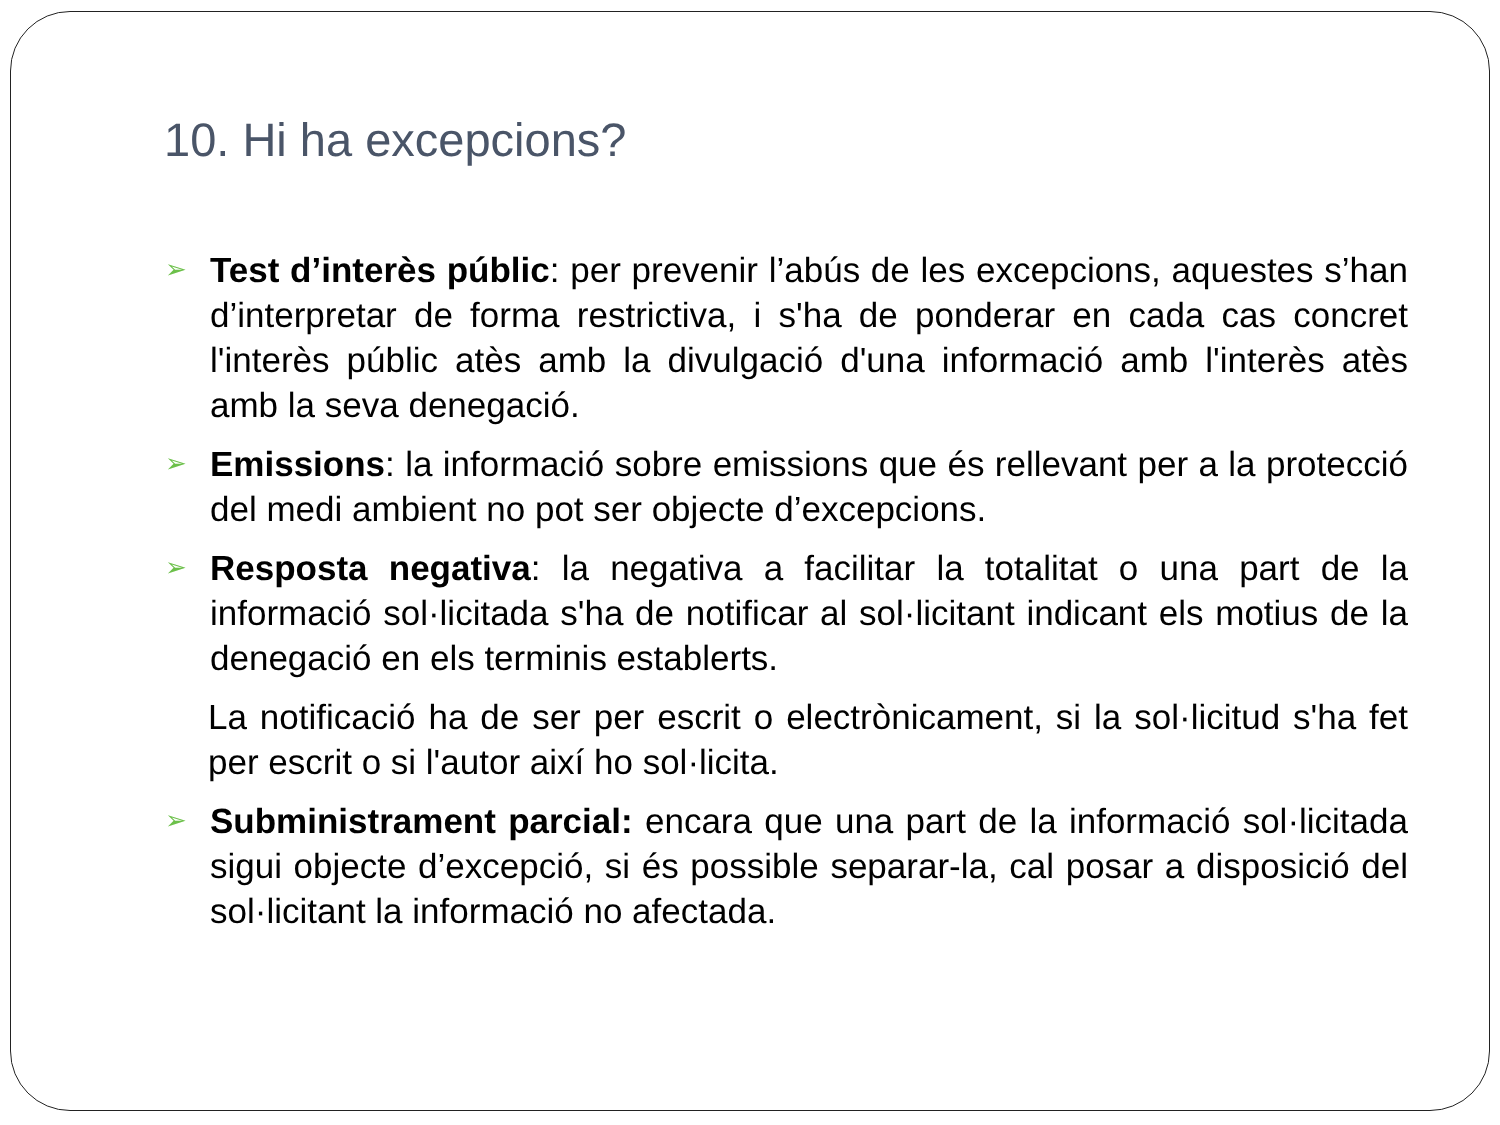10. Hi ha excepcions?
➢ Test d’interès públic: per prevenir l’abús de les excepcions, aquestes s’han d’interpretar de forma restrictiva, i s'ha de ponderar en cada cas concret l'interès públic atès amb la divulgació d'una informació amb l'interès atès amb la seva denegació.
➢ Emissions: la informació sobre emissions que és rellevant per a la protecció del medi ambient no pot ser objecte d’excepcions.
➢ Resposta negativa: la negativa a facilitar la totalitat o una part de la informació sol·licitada s'ha de notificar al sol·licitant indicant els motius de la denegació en els terminis establerts.
La notificació ha de ser per escrit o electrònicament, si la sol·licitud s'ha fet per escrit o si l'autor així ho sol·licita.
➢ Subministrament parcial: encara que una part de la informació sol·licitada sigui objecte d’excepció, si és possible separar-la, cal posar a disposició del sol·licitant la informació no afectada.